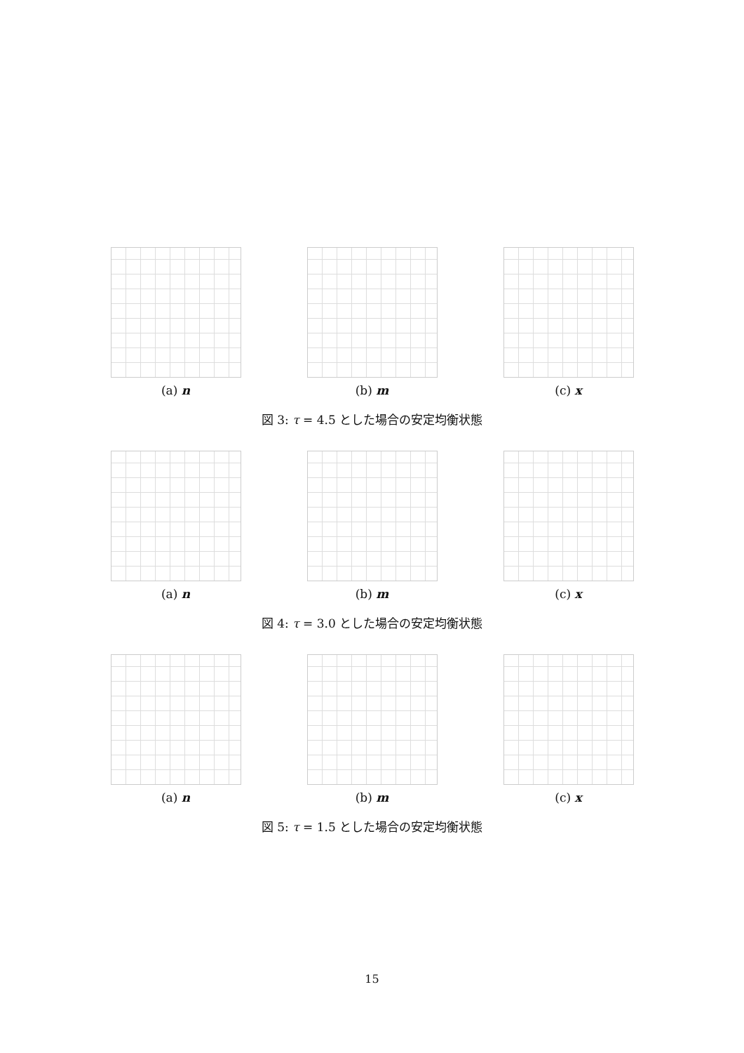(a) n (b) m (c) x
図 3: τ = 4.5 とした場合の安定均衡状態
(a) n (b) m (c) x
図 4: τ = 3.0 とした場合の安定均衡状態
(a) n (b) m (c) x
図 5: τ = 1.5 とした場合の安定均衡状態
15